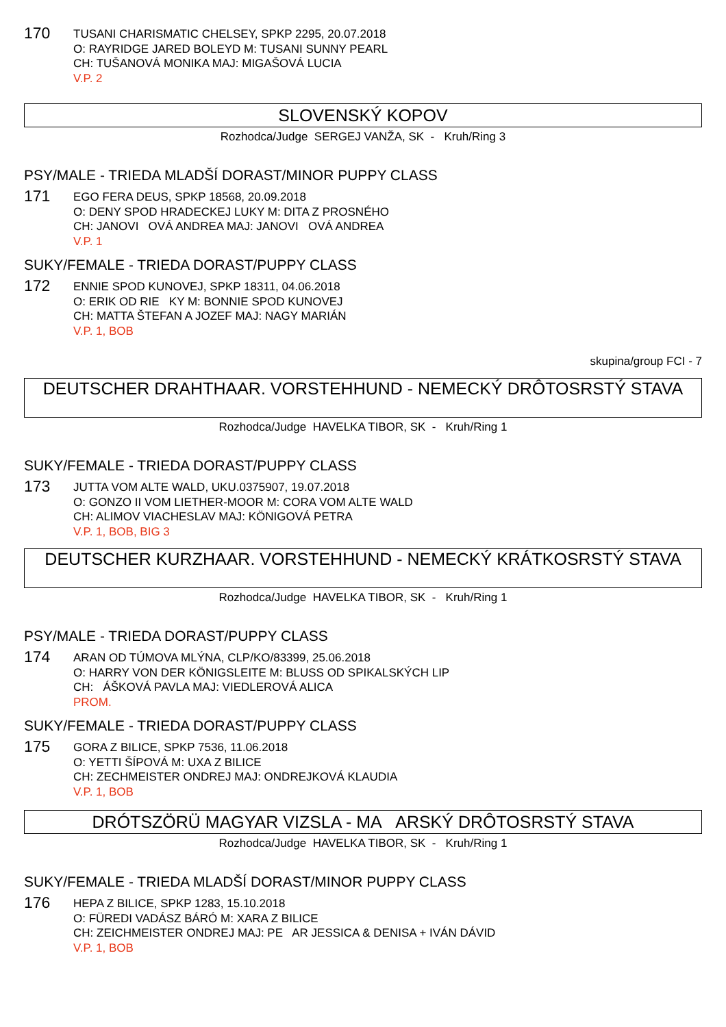170
TUSANI CHARISMATIC CHELSEY, SPKP 2295, 20.07.2018
O: RAYRIDGE JARED BOLEYD M: TUSANI SUNNY PEARL
CH: TUŠANOVÁ MONIKA MAJ: MIGAŠOVÁ LUCIA
V.P. 2
SLOVENSKÝ KOPOV
Rozhodca/Judge SERGEJ VANŽA, SK - Kruh/Ring 3
PSY/MALE - TRIEDA MLADŠÍ DORAST/MINOR PUPPY CLASS
171
EGO FERA DEUS, SPKP 18568, 20.09.2018
O: DENY SPOD HRADECKEJ LUKY M: DITA Z PROSNÉHO
CH: JANOVI OVÁ ANDREA MAJ: JANOVI OVÁ ANDREA
V.P. 1
SUKY/FEMALE - TRIEDA DORAST/PUPPY CLASS
172
ENNIE SPOD KUNOVEJ, SPKP 18311, 04.06.2018
O: ERIK OD RIE KY M: BONNIE SPOD KUNOVEJ
CH: MATTA ŠTEFAN A JOZEF MAJ: NAGY MARIÁN
V.P. 1, BOB
skupina/group FCI - 7
DEUTSCHER DRAHTHAAR. VORSTEHHUND - NEMECKÝ DRÔTOSRSTÝ STAVA
Rozhodca/Judge HAVELKA TIBOR, SK - Kruh/Ring 1
SUKY/FEMALE - TRIEDA DORAST/PUPPY CLASS
173
JUTTA VOM ALTE WALD, UKU.0375907, 19.07.2018
O: GONZO II VOM LIETHER-MOOR M: CORA VOM ALTE WALD
CH: ALIMOV VIACHESLAV MAJ: KÖNIGOVÁ PETRA
V.P. 1, BOB, BIG 3
DEUTSCHER KURZHAAR. VORSTEHHUND - NEMECKÝ KRÁTKOSRSTÝ STAVA
Rozhodca/Judge HAVELKA TIBOR, SK - Kruh/Ring 1
PSY/MALE - TRIEDA DORAST/PUPPY CLASS
174
ARAN OD TÚMOVA MLÝNA, CLP/KO/83399, 25.06.2018
O: HARRY VON DER KÖNIGSLEITE M: BLUSS OD SPIKALSKÝCH LIP
CH: ÁŠKOVÁ PAVLA MAJ: VIEDLEROVÁ ALICA
PROM.
SUKY/FEMALE - TRIEDA DORAST/PUPPY CLASS
175
GORA Z BILICE, SPKP 7536, 11.06.2018
O: YETTI ŠÍPOVÁ M: UXA Z BILICE
CH: ZECHMEISTER ONDREJ MAJ: ONDREJKOVÁ KLAUDIA
V.P. 1, BOB
DRÓTSZÖRÜ MAGYAR VIZSLA - MA ARSKÝ DRÔTOSRSTÝ STAVA
Rozhodca/Judge HAVELKA TIBOR, SK - Kruh/Ring 1
SUKY/FEMALE - TRIEDA MLADŠÍ DORAST/MINOR PUPPY CLASS
176
HEPA Z BILICE, SPKP 1283, 15.10.2018
O: FÜREDI VADÁSZ BÁRÓ M: XARA Z BILICE
CH: ZEICHMEISTER ONDREJ MAJ: PE AR JESSICA & DENISA + IVÁN DÁVID
V.P. 1, BOB